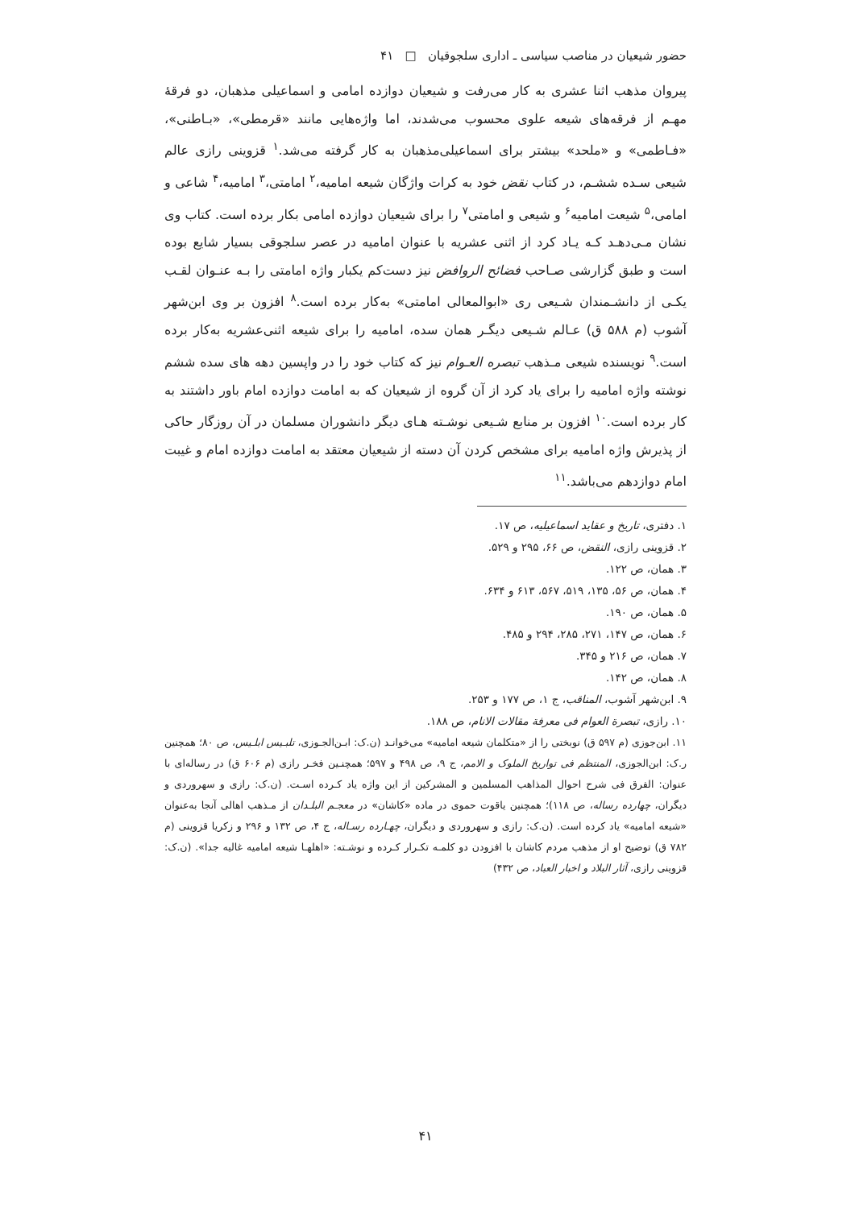حضور شیعیان در مناصب سیاسی ـ اداری سلجوقیان □ ۴۱
پیروان مذهب اثنا عشری به کار می‌رفت و شیعیان دوازده امامی و اسماعیلی مذهبان، دو فرقهٔ مهـم از فرقه‌های شیعه علوی محسوب می‌شدند، اما واژه‌هایی مانند «قرمطی»، «بـاطنی»، «فـاطمی» و «ملحد» بیشتر برای اسماعیلی‌مذهبان به کار گرفته می‌شد.<sup>۱</sup> قزوینی رازی عالم شیعی سـده ششـم، در کتاب نقض خود به کرات واژگان شیعه امامیه،<sup>۲</sup> امامتی،<sup>۳</sup> امامیه،<sup>۴</sup> شاعی و امامی،<sup>۵</sup> شیعت امامیه<sup>۶</sup> و شیعی و امامتی<sup>۷</sup> را برای شیعیان دوازده امامی بکار برده است. کتاب وی نشان مـی‌دهـد کـه یـاد کرد از اثنی عشریه با عنوان امامیه در عصر سلجوقی بسیار شایع بوده است و طبق گزارشی صـاحب فضائح الروافض نیز دست‌کم یکبار واژه امامتی را بـه عنـوان لقـب یکـی از دانشـمندان شـیعی ری «ابوالمعالی امامتی» به‌کار برده است.<sup>۸</sup> افزون بر وی ابن‌شهر آشوب (م ۵۸۸ ق) عـالم شـیعی دیگـر همان سده، امامیه را برای شیعه اثنی‌عشریه به‌کار برده است.<sup>۹</sup> نویسنده شیعی مـذهب تبصره العـوام نیز که کتاب خود را در واپسین دهه های سده ششم نوشته واژه امامیه را برای یاد کرد از آن گروه از شیعیان که به امامت دوازده امام باور داشتند به کار برده است.<sup>۱۰</sup> افزون بر منابع شـیعی نوشـته هـای دیگر دانشوران مسلمان در آن روزگار حاکی از پذیرش واژه امامیه برای مشخص کردن آن دسته از شیعیان معتقد به امامت دوازده امام و غیبت امام دوازدهم می‌باشد.<sup>۱۱</sup>
۱. دفتری، تاریخ و عقاید اسماعیلیه، ص ۱۷.
۲. قزوینی رازی، النقض، ص ۶۶، ۲۹۵ و ۵۲۹.
۳. همان، ص ۱۲۲.
۴. همان، ص ۵۶، ۱۳۵، ۵۱۹، ۵۶۷، ۶۱۳ و ۶۳۴.
۵. همان، ص ۱۹۰.
۶. همان، ص ۱۴۷، ۲۷۱، ۲۸۵، ۲۹۴ و ۴۸۵.
۷. همان، ص ۲۱۶ و ۳۴۵.
۸. همان، ص ۱۴۲.
۹. ابن‌شهر آشوب، المناقب، ج ۱، ص ۱۷۷ و ۲۵۳.
۱۰. رازی، تبصرة العوام فی معرفة مقالات الانام، ص ۱۸۸.
۱۱. ابن‌جوزی (م ۵۹۷ ق) نوبختی را از «متکلمان شیعه امامیه» می‌خوانـد (ن.ک: ابـن‌الجـوزی، تلبـیس ابلـیس، ص ۸۰؛ همچنین ر.ک: ابن‌الجوزی، المنتظم فی تواریخ الملوک و الامم، ج ۹، ص ۴۹۸ و ۵۹۷؛ همچنـین فخـر رازی (م ۶۰۶ ق) در رساله‌ای با عنوان: الفرق فی شرح احوال المذاهب المسلمین و المشرکین از این واژه یاد کـرده اسـت. (ن.ک: رازی و سهروردی و دیگران، چهارده رساله، ص ۱۱۸)؛ همچنین یاقوت حموی در ماده «کاشان» در معجـم البلـدان از مـذهب اهالی آنجا به‌عنوان «شیعه امامیه» یاد کرده است. (ن.ک: رازی و سهروردی و دیگران، چهـارده رسـاله، ج ۴، ص ۱۳۲ و ۲۹۶ و زکریا قزوینی (م ۷۸۲ ق) توضیح او از مذهب مردم کاشان با افزودن دو کلمـه تکـرار کـرده و نوشـته: «اهلهـا شیعه امامیه غالیه جدا». (ن.ک: قزوینی رازی، آثار البلاد و اخبار العباد، ص ۴۳۲)
۴۱